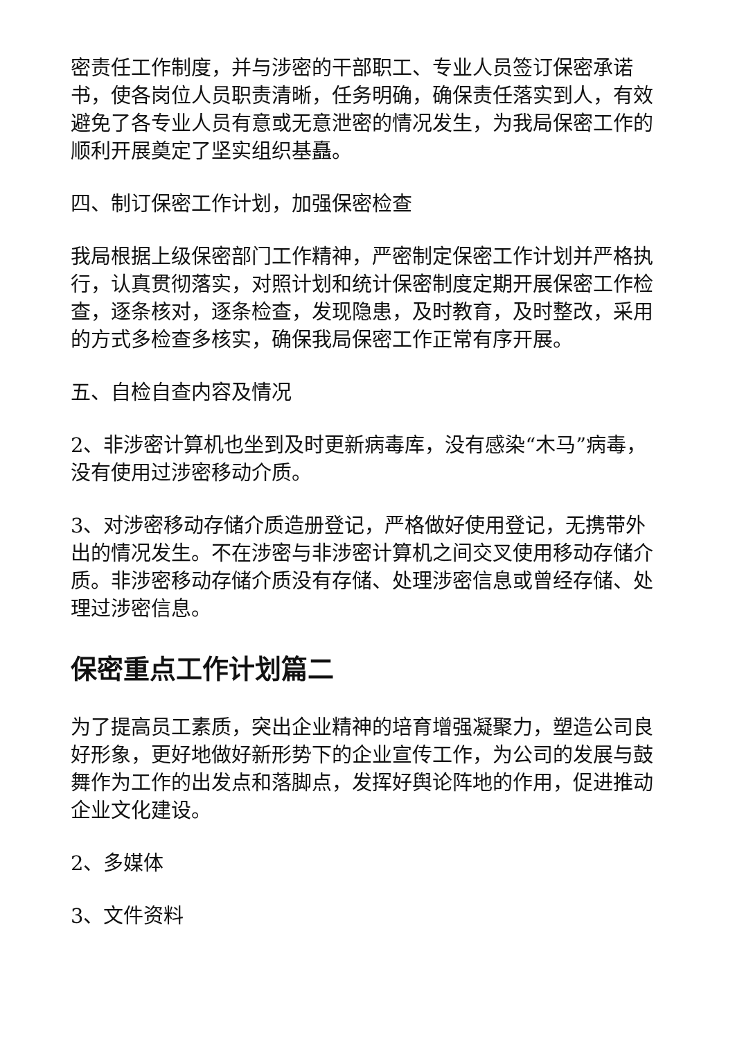密责任工作制度，并与涉密的干部职工、专业人员签订保密承诺书，使各岗位人员职责清晰，任务明确，确保责任落实到人，有效避免了各专业人员有意或无意泄密的情况发生，为我局保密工作的顺利开展奠定了坚实组织基矗。
四、制订保密工作计划，加强保密检查
我局根据上级保密部门工作精神，严密制定保密工作计划并严格执行，认真贯彻落实，对照计划和统计保密制度定期开展保密工作检查，逐条核对，逐条检查，发现隐患，及时教育，及时整改，采用的方式多检查多核实，确保我局保密工作正常有序开展。
五、自检自查内容及情况
2、非涉密计算机也坐到及时更新病毒库，没有感染“木马”病毒，没有使用过涉密移动介质。
3、对涉密移动存储介质造册登记，严格做好使用登记，无携带外出的情况发生。不在涉密与非涉密计算机之间交叉使用移动存储介质。非涉密移动存储介质没有存储、处理涉密信息或曾经存储、处理过涉密信息。
保密重点工作计划篇二
为了提高员工素质，突出企业精神的培育增强凝聚力，塑造公司良好形象，更好地做好新形势下的企业宣传工作，为公司的发展与鼓舞作为工作的出发点和落脚点，发挥好舆论阵地的作用，促进推动企业文化建设。
2、多媒体
3、文件资料